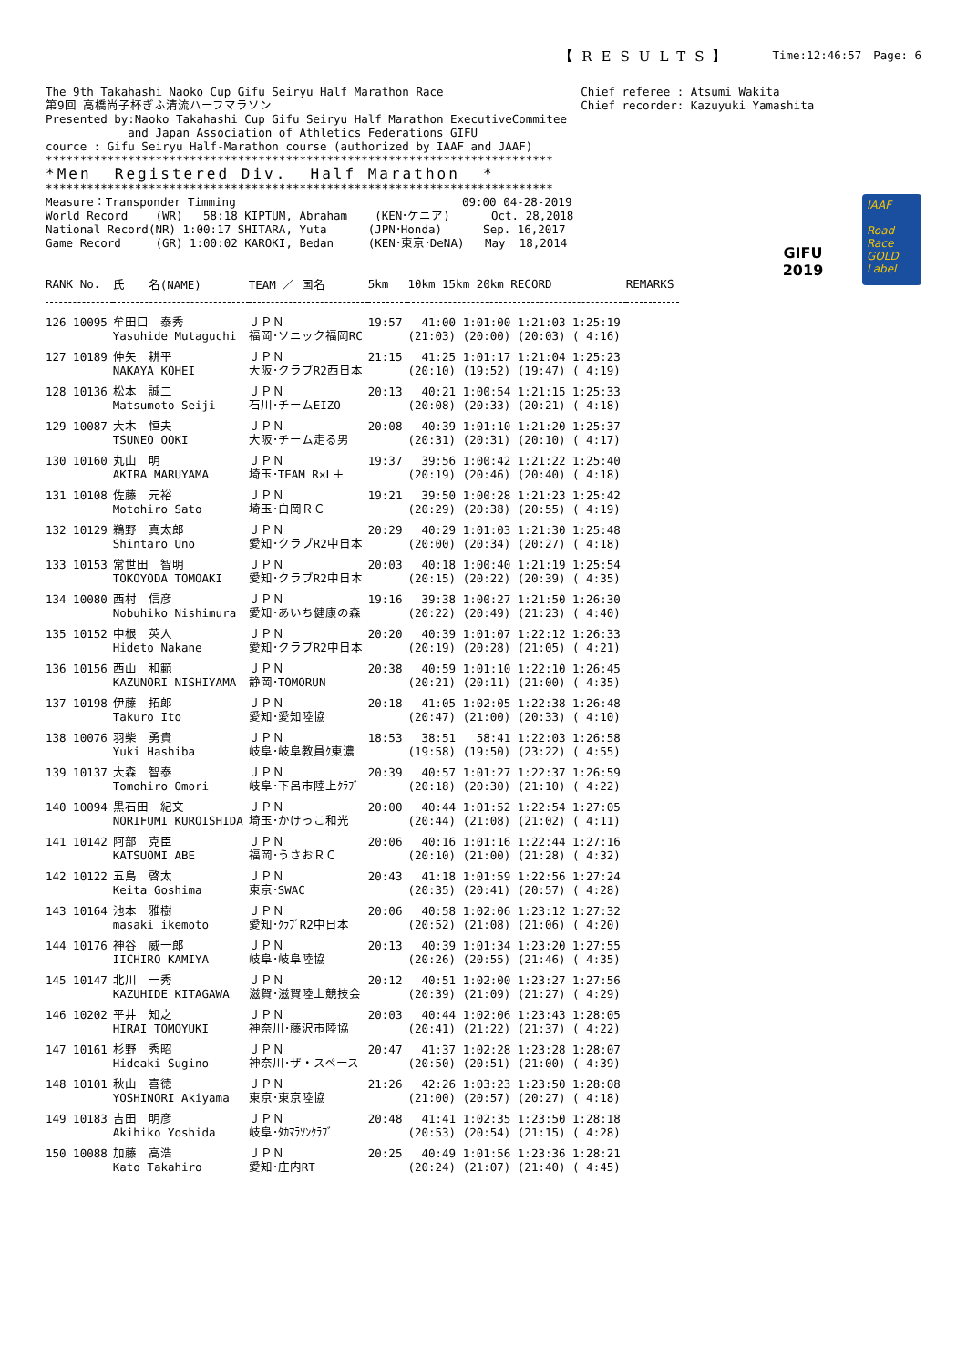【RESULTS】 Time:12:46:57　Page: 6
The 9th Takahashi Naoko Cup Gifu Seiryu Half Marathon Race
第9回 高橋尚子杯ぎふ清流ハーフマラソン
Presented by:Naoko Takahashi Cup Gifu Seiryu Half Marathon ExecutiveCommitee
            and Japan Association of Athletics Federations GIFU
cource : Gifu Seiryu Half-Marathon course (authorized by IAAF and JAAF)
**************************************************************************
*Men  Registered Div.  Half Marathon  *
**************************************************************************
Measure：Transponder Timming                                 09:00 04-28-2019
World Record    (WR)   58:18 KIPTUM, Abraham    (KEN･ケニア)      Oct. 28,2018
National Record(NR) 1:00:17 SHITARA, Yuta      (JPN･Honda)      Sep. 16,2017
Game Record     (GR) 1:00:02 KAROKI, Bedan     (KEN･東京･DeNA)   May  18,2014
Chief referee : Atsumi Wakita
Chief recorder: Kazuyuki Yamashita
GIFU
2019
IAAF
Road Race GOLD Label
| RANK No. | 氏 名(NAME) | TEAM ／ 国名 | 5km | 10km 15km 20km RECORD | REMARKS |
| --- | --- | --- | --- | --- | --- |
| 126 10095 | 牟田口 泰秀 Yasuhide Mutaguchi | ＪＰＮ 福岡･ソニック福岡RC | 19:57 | 41:00 1:01:00 1:21:03 1:25:19 (21:03) (20:00) (20:03) ( 4:16) | |
| 127 10189 | 仲矢 耕平 NAKAYA KOHEI | ＪＰＮ 大阪･クラブR2西日本 | 21:15 | 41:25 1:01:17 1:21:04 1:25:23 (20:10) (19:52) (19:47) ( 4:19) | |
| 128 10136 | 松本 誠二 Matsumoto Seiji | ＪＰＮ 石川･チームEIZO | 20:13 | 40:21 1:00:54 1:21:15 1:25:33 (20:08) (20:33) (20:21) ( 4:18) | |
| 129 10087 | 大木 恒夫 TSUNEO OOKI | ＪＰＮ 大阪･チーム走る男 | 20:08 | 40:39 1:01:10 1:21:20 1:25:37 (20:31) (20:31) (20:10) ( 4:17) | |
| 130 10160 | 丸山 明 AKIRA MARUYAMA | ＪＰＮ 埼玉･TEAM R×L＋ | 19:37 | 39:56 1:00:42 1:21:22 1:25:40 (20:19) (20:46) (20:40) ( 4:18) | |
| 131 10108 | 佐藤 元裕 Motohiro Sato | ＪＰＮ 埼玉･白岡ＲＣ | 19:21 | 39:50 1:00:28 1:21:23 1:25:42 (20:29) (20:38) (20:55) ( 4:19) | |
| 132 10129 | 鵜野 真太郎 Shintaro Uno | ＪＰＮ 愛知･クラブR2中日本 | 20:29 | 40:29 1:01:03 1:21:30 1:25:48 (20:00) (20:34) (20:27) ( 4:18) | |
| 133 10153 | 常世田 智明 TOKOYODA TOMOAKI | ＪＰＮ 愛知･クラブR2中日本 | 20:03 | 40:18 1:00:40 1:21:19 1:25:54 (20:15) (20:22) (20:39) ( 4:35) | |
| 134 10080 | 西村 信彦 Nobuhiko Nishimura | ＪＰＮ 愛知･あいち健康の森 | 19:16 | 39:38 1:00:27 1:21:50 1:26:30 (20:22) (20:49) (21:23) ( 4:40) | |
| 135 10152 | 中根 英人 Hideto Nakane | ＪＰＮ 愛知･クラブR2中日本 | 20:20 | 40:39 1:01:07 1:22:12 1:26:33 (20:19) (20:28) (21:05) ( 4:21) | |
| 136 10156 | 西山 和範 KAZUNORI NISHIYAMA | ＪＰＮ 静岡･TOMORUN | 20:38 | 40:59 1:01:10 1:22:10 1:26:45 (20:21) (20:11) (21:00) ( 4:35) | |
| 137 10198 | 伊藤 拓郎 Takuro Ito | ＪＰＮ 愛知･愛知陸協 | 20:18 | 41:05 1:02:05 1:22:38 1:26:48 (20:47) (21:00) (20:33) ( 4:10) | |
| 138 10076 | 羽柴 勇貴 Yuki Hashiba | ＪＰＮ 岐阜･岐阜教員ｸ東濃 | 18:53 | 38:51 58:41 1:22:03 1:26:58 (19:58) (19:50) (23:22) ( 4:55) | |
| 139 10137 | 大森 智泰 Tomohiro Omori | ＪＰＮ 岐阜･下呂市陸上ｸﾗﾌﾞ | 20:39 | 40:57 1:01:27 1:22:37 1:26:59 (20:18) (20:30) (21:10) ( 4:22) | |
| 140 10094 | 黒石田 紀文 NORIFUMI KUROISHIDA | ＪＰＮ 埼玉･かけっこ和光 | 20:00 | 40:44 1:01:52 1:22:54 1:27:05 (20:44) (21:08) (21:02) ( 4:11) | |
| 141 10142 | 阿部 克臣 KATSUOMI ABE | ＪＰＮ 福岡･うさおＲＣ | 20:06 | 40:16 1:01:16 1:22:44 1:27:16 (20:10) (21:00) (21:28) ( 4:32) | |
| 142 10122 | 五島 啓太 Keita Goshima | ＪＰＮ 東京･SWAC | 20:43 | 41:18 1:01:59 1:22:56 1:27:24 (20:35) (20:41) (20:57) ( 4:28) | |
| 143 10164 | 池本 雅樹 masaki ikemoto | ＪＰＮ 愛知･ｸﾗﾌﾞR2中日本 | 20:06 | 40:58 1:02:06 1:23:12 1:27:32 (20:52) (21:08) (21:06) ( 4:20) | |
| 144 10176 | 神谷 威一郎 IICHIRO KAMIYA | ＪＰＮ 岐阜･岐阜陸協 | 20:13 | 40:39 1:01:34 1:23:20 1:27:55 (20:26) (20:55) (21:46) ( 4:35) | |
| 145 10147 | 北川 一秀 KAZUHIDE KITAGAWA | ＪＰＮ 滋賀･滋賀陸上競技会 | 20:12 | 40:51 1:02:00 1:23:27 1:27:56 (20:39) (21:09) (21:27) ( 4:29) | |
| 146 10202 | 平井 知之 HIRAI TOMOYUKI | ＪＰＮ 神奈川･藤沢市陸協 | 20:03 | 40:44 1:02:06 1:23:43 1:28:05 (20:41) (21:22) (21:37) ( 4:22) | |
| 147 10161 | 杉野 秀昭 Hideaki Sugino | ＪＰＮ 神奈川･ザ・スペース | 20:47 | 41:37 1:02:28 1:23:28 1:28:07 (20:50) (20:51) (21:00) ( 4:39) | |
| 148 10101 | 秋山 喜徳 YOSHINORI Akiyama | ＪＰＮ 東京･東京陸協 | 21:26 | 42:26 1:03:23 1:23:50 1:28:08 (21:00) (20:57) (20:27) ( 4:18) | |
| 149 10183 | 吉田 明彦 Akihiko Yoshida | ＪＰＮ 岐阜･ﾀｶﾏﾗｿﾝｸﾗﾌﾞ | 20:48 | 41:41 1:02:35 1:23:50 1:28:18 (20:53) (20:54) (21:15) ( 4:28) | |
| 150 10088 | 加藤 高浩 Kato Takahiro | ＪＰＮ 愛知･庄内RT | 20:25 | 40:49 1:01:56 1:23:36 1:28:21 (20:24) (21:07) (21:40) ( 4:45) | |